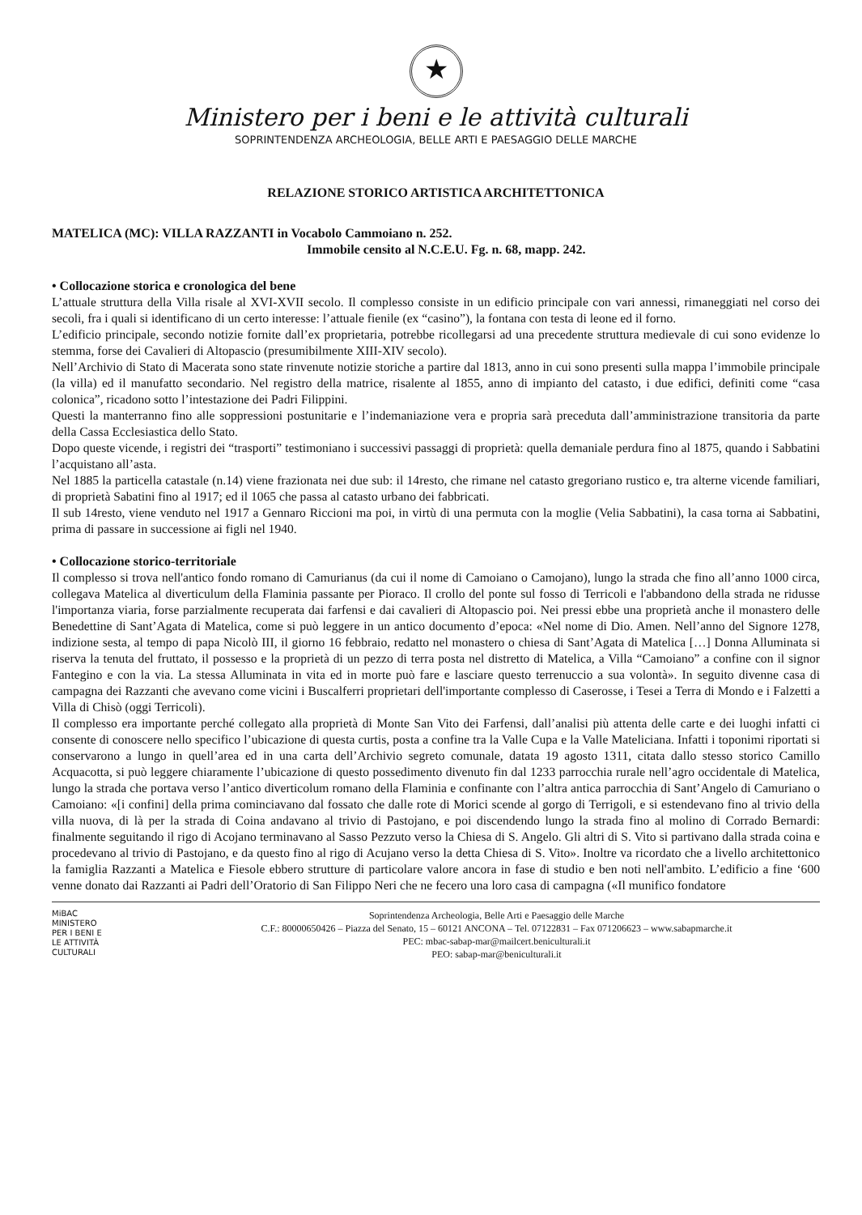★
Ministero per i beni e le attività culturali
SOPRINTENDENZA ARCHEOLOGIA, BELLE ARTI E PAESAGGIO DELLE MARCHE
RELAZIONE STORICO ARTISTICA ARCHITETTONICA
MATELICA (MC): VILLA RAZZANTI in Vocabolo Cammoiano n. 252.
Immobile censito al N.C.E.U. Fg. n. 68, mapp. 242.
• Collocazione storica e cronologica del bene
L’attuale struttura della Villa risale al XVI-XVII secolo. Il complesso consiste in un edificio principale con vari annessi, rimaneggiati nel corso dei secoli, fra i quali si identificano di un certo interesse: l’attuale fienile (ex “casino”), la fontana con testa di leone ed il forno.
L’edificio principale, secondo notizie fornite dall’ex proprietaria, potrebbe ricollegarsi ad una precedente struttura medievale di cui sono evidenze lo stemma, forse dei Cavalieri di Altopascio (presumibilmente XIII-XIV secolo).
Nell’Archivio di Stato di Macerata sono state rinvenute notizie storiche a partire dal 1813, anno in cui sono presenti sulla mappa l’immobile principale (la villa) ed il manufatto secondario. Nel registro della matrice, risalente al 1855, anno di impianto del catasto, i due edifici, definiti come “casa colonica”, ricadono sotto l’intestazione dei Padri Filippini.
Questi la manterranno fino alle soppressioni postunitarie e l’indemaniazione vera e propria sarà preceduta dall’amministrazione transitoria da parte della Cassa Ecclesiastica dello Stato.
Dopo queste vicende, i registri dei “trasporti” testimoniano i successivi passaggi di proprietà: quella demaniale perdura fino al 1875, quando i Sabbatini l’acquistano all’asta.
Nel 1885 la particella catastale (n.14) viene frazionata nei due sub: il 14resto, che rimane nel catasto gregoriano rustico e, tra alterne vicende familiari, di proprietà Sabatini fino al 1917; ed il 1065 che passa al catasto urbano dei fabbricati.
Il sub 14resto, viene venduto nel 1917 a Gennaro Riccioni ma poi, in virtù di una permuta con la moglie (Velia Sabbatini), la casa torna ai Sabbatini, prima di passare in successione ai figli nel 1940.
• Collocazione storico-territoriale
Il complesso si trova nell'antico fondo romano di Camurianus (da cui il nome di Camoiano o Camojano), lungo la strada che fino all’anno 1000 circa, collegava Matelica al diverticulum della Flaminia passante per Pioraco. Il crollo del ponte sul fosso di Terricoli e l'abbandono della strada ne ridusse l'importanza viaria, forse parzialmente recuperata dai farfensi e dai cavalieri di Altopascio poi. Nei pressi ebbe una proprietà anche il monastero delle Benedettine di Sant’Agata di Matelica, come si può leggere in un antico documento d’epoca: «Nel nome di Dio. Amen. Nell’anno del Signore 1278, indizione sesta, al tempo di papa Nicolò III, il giorno 16 febbraio, redatto nel monastero o chiesa di Sant’Agata di Matelica […] Donna Alluminata si riserva la tenuta del fruttato, il possesso e la proprietà di un pezzo di terra posta nel distretto di Matelica, a Villa “Camoiano” a confine con il signor Fantegino e con la via. La stessa Alluminata in vita ed in morte può fare e lasciare questo terrenuccio a sua volontà». In seguito divenne casa di campagna dei Razzanti che avevano come vicini i Buscalferri proprietari dell'importante complesso di Caserosse, i Tesei a Terra di Mondo e i Falzetti a Villa di Chisò (oggi Terricoli).
Il complesso era importante perché collegato alla proprietà di Monte San Vito dei Farfensi, dall’analisi più attenta delle carte e dei luoghi infatti ci consente di conoscere nello specifico l’ubicazione di questa curtis, posta a confine tra la Valle Cupa e la Valle Mateliciana. Infatti i toponimi riportati si conservarono a lungo in quell’area ed in una carta dell’Archivio segreto comunale, datata 19 agosto 1311, citata dallo stesso storico Camillo Acquacotta, si può leggere chiaramente l’ubicazione di questo possedimento divenuto fin dal 1233 parrocchia rurale nell’agro occidentale di Matelica, lungo la strada che portava verso l’antico diverticolum romano della Flaminia e confinante con l’altra antica parrocchia di Sant’Angelo di Camuriano o Camoiano: «[i confini] della prima cominciavano dal fossato che dalle rote di Morici scende al gorgo di Terrigoli, e si estendevano fino al trivio della villa nuova, di là per la strada di Coina andavano al trivio di Pastojano, e poi discendendo lungo la strada fino al molino di Corrado Bernardi: finalmente seguitando il rigo di Acojano terminavano al Sasso Pezzuto verso la Chiesa di S. Angelo. Gli altri di S. Vito si partivano dalla strada coina e procedevano al trivio di Pastojano, e da questo fino al rigo di Acujano verso la detta Chiesa di S. Vito». Inoltre va ricordato che a livello architettonico la famiglia Razzanti a Matelica e Fiesole ebbero strutture di particolare valore ancora in fase di studio e ben noti nell'ambito. L’edificio a fine ‘600 venne donato dai Razzanti ai Padri dell’Oratorio di San Filippo Neri che ne fecero una loro casa di campagna («Il munifico fondatore
MiBAC
MINISTERO
PER I BENI E
LE ATTIVITÀ
CULTURALI
Soprintendenza Archeologia, Belle Arti e Paesaggio delle Marche
C.F.: 80000650426 – Piazza del Senato, 15 – 60121 ANCONA – Tel. 07122831 – Fax 071206623 – www.sabapmarche.it
PEC: mbac-sabap-mar@mailcert.beniculturali.it
PEO: sabap-mar@beniculturali.it